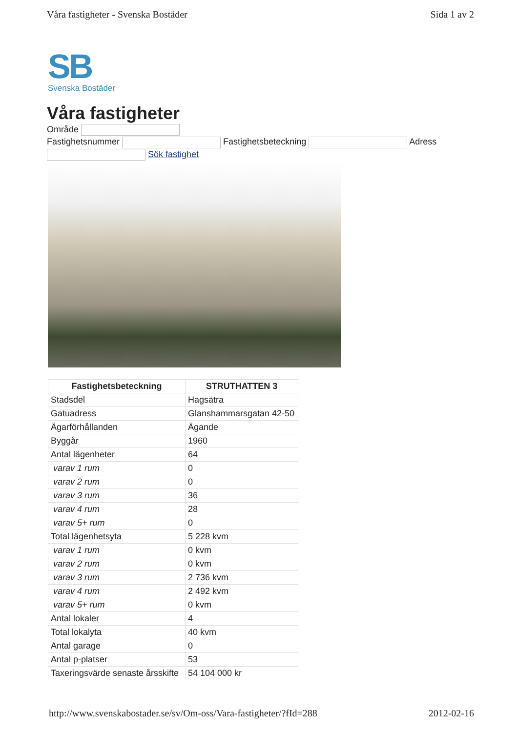Våra fastigheter - Svenska Bostäder Sida 1 av 2
SB
Svenska Bostäder
Våra fastigheter
Område
Fastighetsnummer Fastighetsbeteckning Adress
Sök fastighet
| Fastighetsbeteckning | STRUTHATTEN 3 |
| --- | --- |
| Stadsdel | Hagsätra |
| Gatuadress | Glanshammarsgatan 42-50 |
| Ägarförhållanden | Ägande |
| Byggår | 1960 |
| Antal lägenheter | 64 |
| varav 1 rum | 0 |
| varav 2 rum | 0 |
| varav 3 rum | 36 |
| varav 4 rum | 28 |
| varav 5+ rum | 0 |
| Total lägenhetsyta | 5 228 kvm |
| varav 1 rum | 0 kvm |
| varav 2 rum | 0 kvm |
| varav 3 rum | 2 736 kvm |
| varav 4 rum | 2 492 kvm |
| varav 5+ rum | 0 kvm |
| Antal lokaler | 4 |
| Total lokalyta | 40 kvm |
| Antal garage | 0 |
| Antal p-platser | 53 |
| Taxeringsvärde senaste årsskifte | 54 104 000 kr |
http://www.svenskabostader.se/sv/Om-oss/Vara-fastigheter/?fId=288 2012-02-16